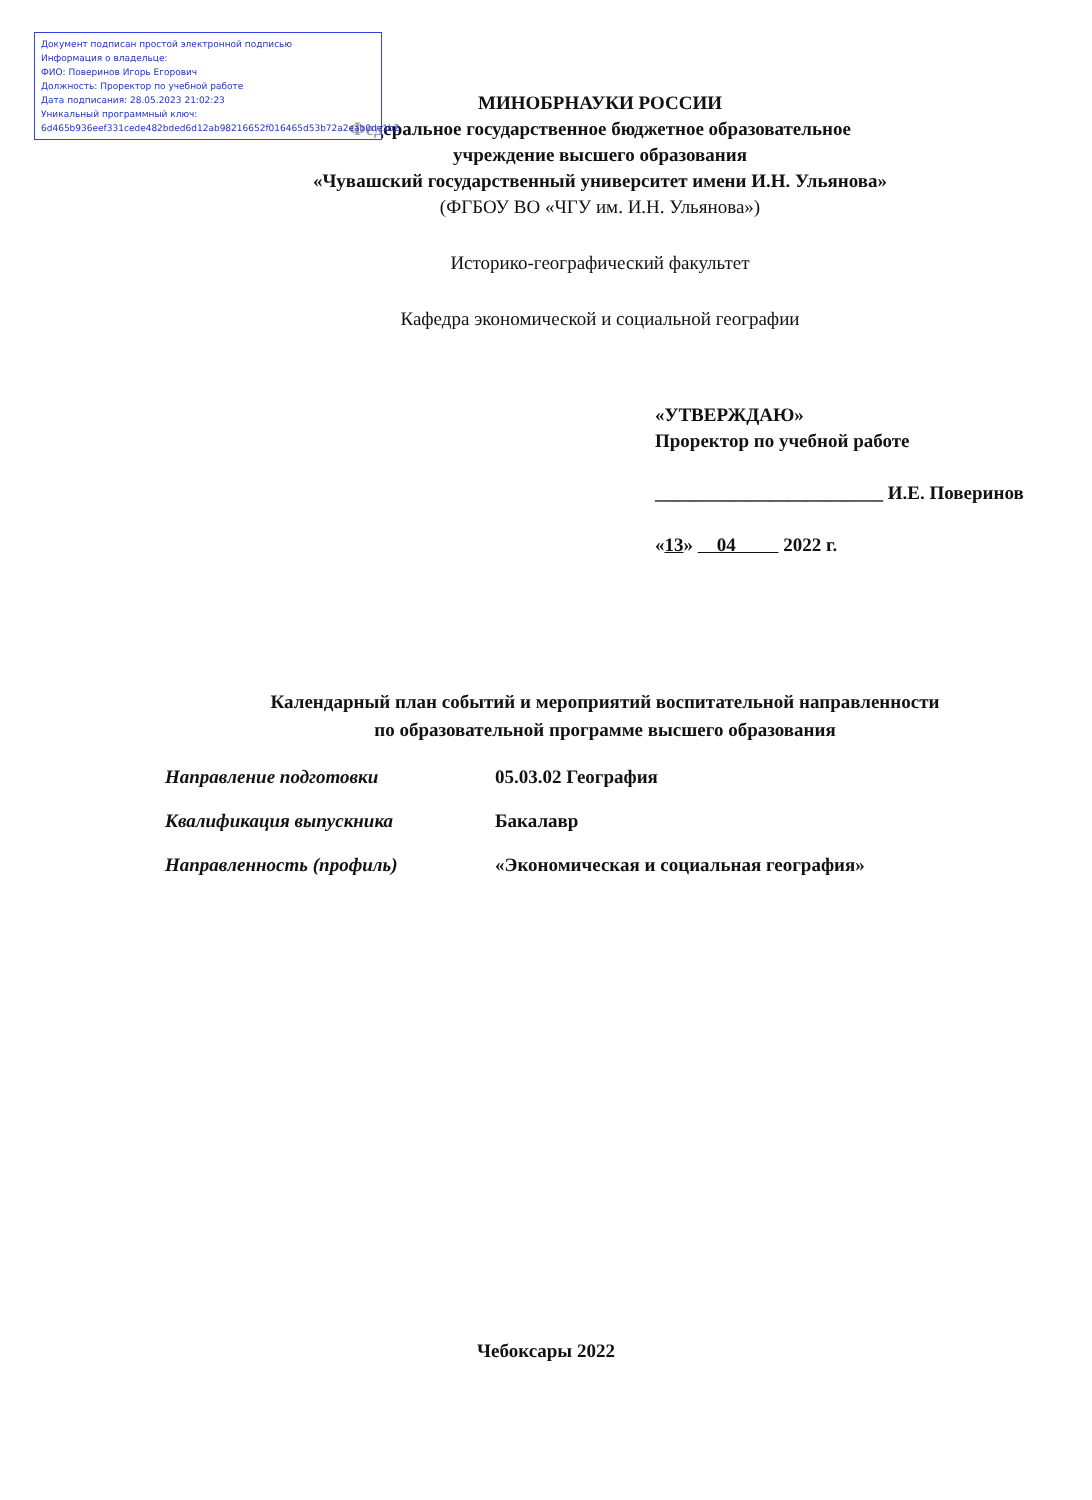Документ подписан простой электронной подписью
Информация о владельце:
ФИО: Поверинов Игорь Егорович
Должность: Проректор по учебной работе
Дата подписания: 28.05.2023 21:02:23
Уникальный программный ключ:
6d465b936eef331cede482bded6d12ab98216652f016465d53b72a2eab0de1b2
МИНОБРНАУКИ РОССИИ
Федеральное государственное бюджетное образовательное
учреждение высшего образования
«Чувашский государственный университет имени И.Н. Ульянова»
(ФГБОУ ВО «ЧГУ им. И.Н. Ульянова»)
Историко-географический факультет
Кафедра экономической и социальной географии
«УТВЕРЖДАЮ»
Проректор по учебной работе
________________________ И.Е. Поверинов
«13» 04 2022 г.
Календарный план событий и мероприятий воспитательной направленности
по образовательной программе высшего образования
Направление подготовки 05.03.02 География
Квалификация выпускника Бакалавр
Направленность (профиль) «Экономическая и социальная география»
Чебоксары 2022